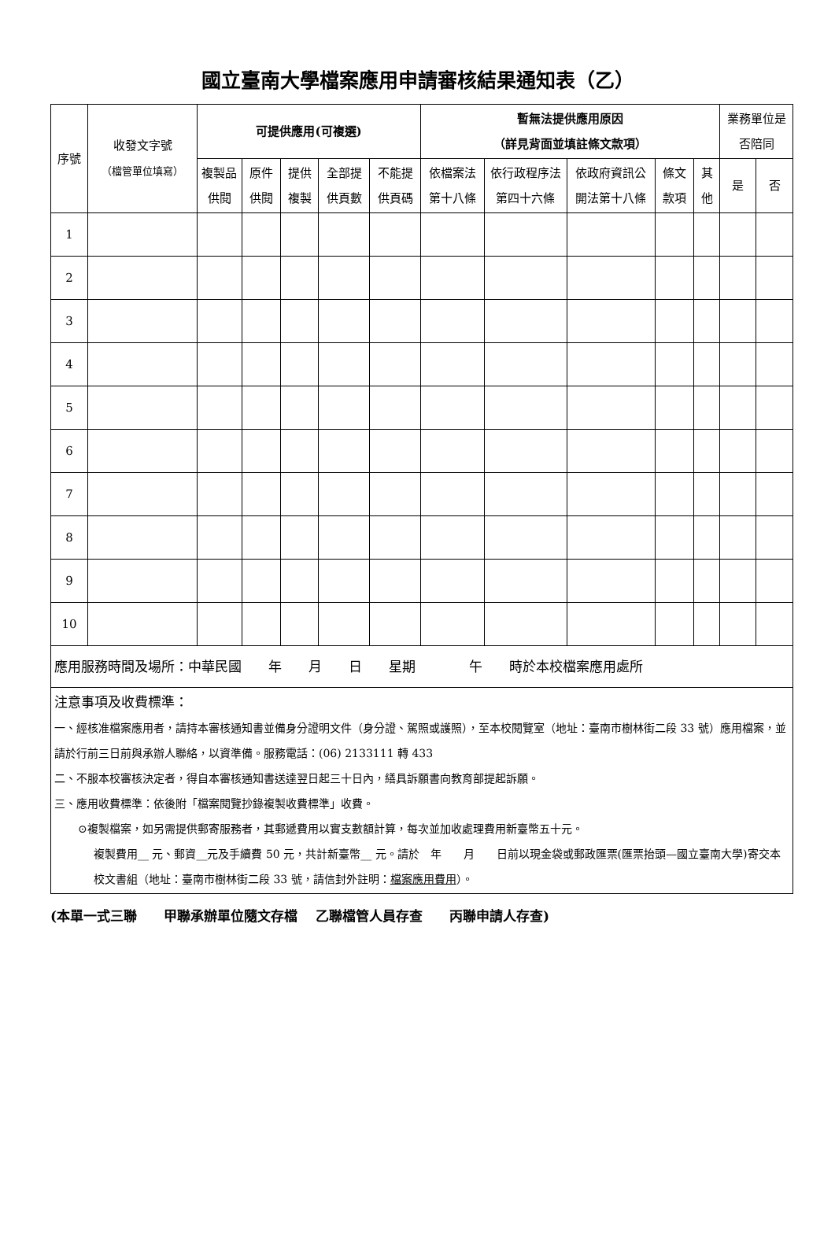國立臺南大學檔案應用申請審核結果通知表（乙）
| 序號 | 收發文字號 （檔管單位填寫） | 可提供應用(可複選) | | | | | 暫無法提供應用原因 （詳見背面並填註條文款項） | | | | | 業務單位是否陪同 | |
| --- | --- | --- | --- | --- | --- | --- | --- | --- | --- | --- | --- | --- | --- |
| | | 複製品供閱 | 原件供閱 | 提供複製 | 全部提供頁數 | 不能提供頁碼 | 依檔案法第十八條 | 依行政程序法第四十六條 | 依政府資訊公開法第十八條 | 條文款項 | 其他 | 是 | 否 |
| 1 | | | | | | | | | | | | | |
| 2 | | | | | | | | | | | | | |
| 3 | | | | | | | | | | | | | |
| 4 | | | | | | | | | | | | | |
| 5 | | | | | | | | | | | | | |
| 6 | | | | | | | | | | | | | |
| 7 | | | | | | | | | | | | | |
| 8 | | | | | | | | | | | | | |
| 9 | | | | | | | | | | | | | |
| 10 | | | | | | | | | | | | | |
| 應用服務時間及場所：中華民國 年 月 日 星期 午 時於本校檔案應用處所 | | | | | | | | | | | | | |
| 注意事項及收費標準： 一、經核准檔案應用者，請持本審核通知書並備身分證明文件（身分證、駕照或護照），至本校閱覽室（地址：臺南市樹林街二段 33 號）應用檔案，並請於行前三日前與承辦人聯絡，以資準備。服務電話：(06) 2133111 轉 433 二、不服本校審核決定者，得自本審核通知書送達翌日起三十日內，繕具訴願書向教育部提起訴願。 三、應用收費標準：依後附「檔案閱覽抄錄複製收費標準」收費。 ⊙複製檔案，如另需提供郵寄服務者，其郵遞費用以實支數額計算，每次並加收處理費用新臺幣五十元。 複製費用__ 元、郵資__元及手續費 50 元，共計新臺幣__ 元。請於 年 月 日前以現金袋或郵政匯票(匯票抬頭—國立臺南大學)寄交本校文書組（地址：臺南市樹林街二段 33 號，請信封外註明： 檔案應用費用 ）。 | | | | | | | | | | | | | |
(本單一式三聯　　甲聯承辦單位隨文存檔　 乙聯檔管人員存查　　丙聯申請人存查)